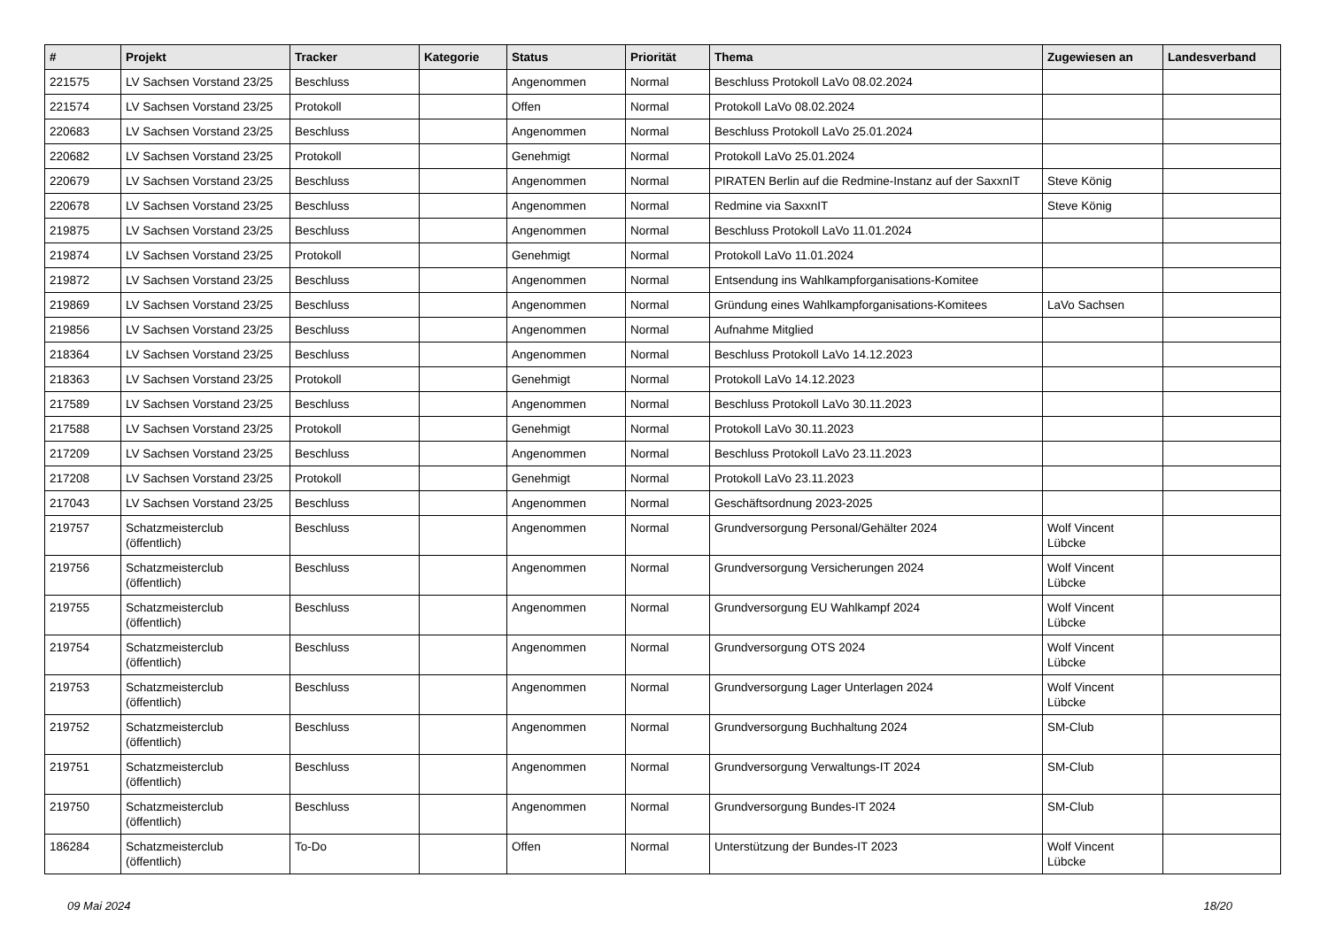| # | Projekt | Tracker | Kategorie | Status | Priorität | Thema | Zugewiesen an | Landesverband |
| --- | --- | --- | --- | --- | --- | --- | --- | --- |
| 221575 | LV Sachsen Vorstand 23/25 | Beschluss | | Angenommen | Normal | Beschluss Protokoll LaVo 08.02.2024 | | |
| 221574 | LV Sachsen Vorstand 23/25 | Protokoll | | Offen | Normal | Protokoll LaVo 08.02.2024 | | |
| 220683 | LV Sachsen Vorstand 23/25 | Beschluss | | Angenommen | Normal | Beschluss Protokoll LaVo 25.01.2024 | | |
| 220682 | LV Sachsen Vorstand 23/25 | Protokoll | | Genehmigt | Normal | Protokoll LaVo 25.01.2024 | | |
| 220679 | LV Sachsen Vorstand 23/25 | Beschluss | | Angenommen | Normal | PIRATEN Berlin auf die Redmine-Instanz auf der SaxxnIT | Steve König | |
| 220678 | LV Sachsen Vorstand 23/25 | Beschluss | | Angenommen | Normal | Redmine via SaxxnIT | Steve König | |
| 219875 | LV Sachsen Vorstand 23/25 | Beschluss | | Angenommen | Normal | Beschluss Protokoll LaVo 11.01.2024 | | |
| 219874 | LV Sachsen Vorstand 23/25 | Protokoll | | Genehmigt | Normal | Protokoll LaVo 11.01.2024 | | |
| 219872 | LV Sachsen Vorstand 23/25 | Beschluss | | Angenommen | Normal | Entsendung ins Wahlkampforganisations-Komitee | | |
| 219869 | LV Sachsen Vorstand 23/25 | Beschluss | | Angenommen | Normal | Gründung eines Wahlkampforganisations-Komitees | LaVo Sachsen | |
| 219856 | LV Sachsen Vorstand 23/25 | Beschluss | | Angenommen | Normal | Aufnahme Mitglied | | |
| 218364 | LV Sachsen Vorstand 23/25 | Beschluss | | Angenommen | Normal | Beschluss Protokoll LaVo 14.12.2023 | | |
| 218363 | LV Sachsen Vorstand 23/25 | Protokoll | | Genehmigt | Normal | Protokoll LaVo 14.12.2023 | | |
| 217589 | LV Sachsen Vorstand 23/25 | Beschluss | | Angenommen | Normal | Beschluss Protokoll LaVo 30.11.2023 | | |
| 217588 | LV Sachsen Vorstand 23/25 | Protokoll | | Genehmigt | Normal | Protokoll LaVo 30.11.2023 | | |
| 217209 | LV Sachsen Vorstand 23/25 | Beschluss | | Angenommen | Normal | Beschluss Protokoll LaVo 23.11.2023 | | |
| 217208 | LV Sachsen Vorstand 23/25 | Protokoll | | Genehmigt | Normal | Protokoll LaVo 23.11.2023 | | |
| 217043 | LV Sachsen Vorstand 23/25 | Beschluss | | Angenommen | Normal | Geschäftsordnung 2023-2025 | | |
| 219757 | Schatzmeisterclub (öffentlich) | Beschluss | | Angenommen | Normal | Grundversorgung Personal/Gehälter 2024 | Wolf Vincent Lübcke | |
| 219756 | Schatzmeisterclub (öffentlich) | Beschluss | | Angenommen | Normal | Grundversorgung Versicherungen 2024 | Wolf Vincent Lübcke | |
| 219755 | Schatzmeisterclub (öffentlich) | Beschluss | | Angenommen | Normal | Grundversorgung EU Wahlkampf 2024 | Wolf Vincent Lübcke | |
| 219754 | Schatzmeisterclub (öffentlich) | Beschluss | | Angenommen | Normal | Grundversorgung OTS 2024 | Wolf Vincent Lübcke | |
| 219753 | Schatzmeisterclub (öffentlich) | Beschluss | | Angenommen | Normal | Grundversorgung Lager Unterlagen 2024 | Wolf Vincent Lübcke | |
| 219752 | Schatzmeisterclub (öffentlich) | Beschluss | | Angenommen | Normal | Grundversorgung Buchhaltung 2024 | SM-Club | |
| 219751 | Schatzmeisterclub (öffentlich) | Beschluss | | Angenommen | Normal | Grundversorgung Verwaltungs-IT 2024 | SM-Club | |
| 219750 | Schatzmeisterclub (öffentlich) | Beschluss | | Angenommen | Normal | Grundversorgung Bundes-IT 2024 | SM-Club | |
| 186284 | Schatzmeisterclub (öffentlich) | To-Do | | Offen | Normal | Unterstützung der Bundes-IT 2023 | Wolf Vincent Lübcke | |
09 Mai 2024 18/20